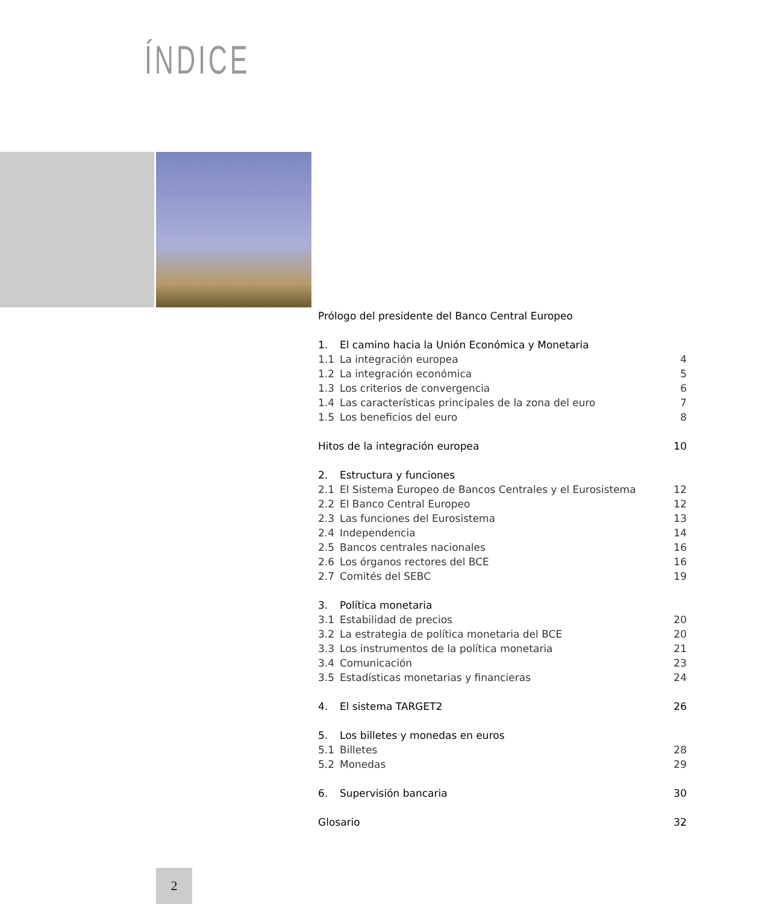ÍNDICE
Prólogo del presidente del Banco Central Europeo
1. El camino hacia la Unión Económica y Monetaria
1.1 La integración europea 4
1.2 La integración económica 5
1.3 Los criterios de convergencia 6
1.4 Las características principales de la zona del euro 7
1.5 Los beneficios del euro 8
Hitos de la integración europea 10
2. Estructura y funciones
2.1 El Sistema Europeo de Bancos Centrales y el Eurosistema 12
2.2 El Banco Central Europeo 12
2.3 Las funciones del Eurosistema 13
2.4 Independencia 14
2.5 Bancos centrales nacionales 16
2.6 Los órganos rectores del BCE 16
2.7 Comités del SEBC 19
3. Política monetaria
3.1 Estabilidad de precios 20
3.2 La estrategia de política monetaria del BCE 20
3.3 Los instrumentos de la política monetaria 21
3.4 Comunicación 23
3.5 Estadísticas monetarias y financieras 24
4. El sistema TARGET2 26
5. Los billetes y monedas en euros
5.1 Billetes 28
5.2 Monedas 29
6. Supervisión bancaria 30
Glosario 32
2